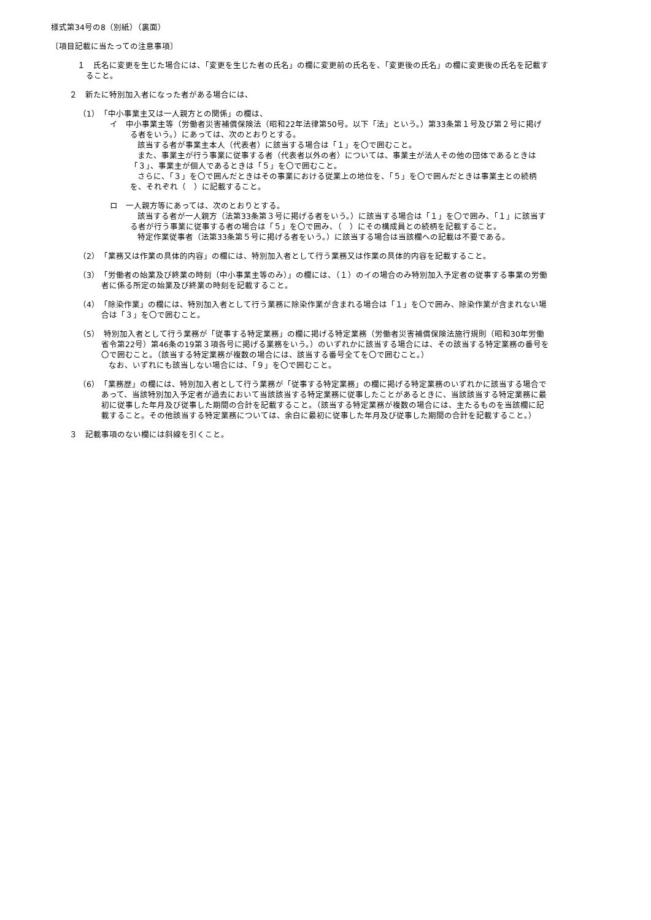様式第34号の8（別紙）（裏面）
〔項目記載に当たっての注意事項〕
１　氏名に変更を生じた場合には、「変更を生じた者の氏名」の欄に変更前の氏名を、「変更後の氏名」の欄に変更後の氏名を記載すること。
２　新たに特別加入者になった者がある場合には、
（1）　「中小事業主又は一人親方との関係」の欄は、
イ　中小事業主等（労働者災害補償保険法（昭和22年法律第50号。以下「法」という。）第33条第１号及び第２号に掲げる者をいう。）にあっては、次のとおりとする。
該当する者が事業主本人（代表者）に該当する場合は「１」を〇で囲むこと。
また、事業主が行う事業に従事する者（代表者以外の者）については、事業主が法人その他の団体であるときは「３」、事業主が個人であるときは「５」を〇で囲むこと。
さらに、「３」を〇で囲んだときはその事業における従業上の地位を、「５」を〇で囲んだときは事業主との続柄を、それぞれ（　）に記載すること。
ロ　一人親方等にあっては、次のとおりとする。
該当する者が一人親方（法第33条第３号に掲げる者をいう。）に該当する場合は「１」を〇で囲み、「１」に該当する者が行う事業に従事する者の場合は「５」を〇で囲み、（　）にその構成員との続柄を記載すること。
特定作業従事者（法第33条第５号に掲げる者をいう。）に該当する場合は当該欄への記載は不要である。
（2）　「業務又は作業の具体的内容」の欄には、特別加入者として行う業務又は作業の具体的内容を記載すること。
（3）　「労働者の始業及び終業の時刻（中小事業主等のみ）」の欄には、（１）のイの場合のみ特別加入予定者の従事する事業の労働者に係る所定の始業及び終業の時刻を記載すること。
（4）　「除染作業」の欄には、特別加入者として行う業務に除染作業が含まれる場合は「１」を〇で囲み、除染作業が含まれない場合は「３」を〇で囲むこと。
（5）　特別加入者として行う業務が「従事する特定業務」の欄に掲げる特定業務（労働者災害補償保険法施行規則（昭和30年労働省令第22号）第46条の19第３項各号に掲げる業務をいう。）のいずれかに該当する場合には、その該当する特定業務の番号を〇で囲むこと。（該当する特定業務が複数の場合には、該当する番号全てを〇で囲むこと。）
なお、いずれにも該当しない場合には、「９」を〇で囲むこと。
（6）　「業務歴」の欄には、特別加入者として行う業務が「従事する特定業務」の欄に掲げる特定業務のいずれかに該当する場合であって、当該特別加入予定者が過去において当該該当する特定業務に従事したことがあるときに、当該該当する特定業務に最初に従事した年月及び従事した期間の合計を記載すること。（該当する特定業務が複数の場合には、主たるものを当該欄に記載すること。その他該当する特定業務については、余白に最初に従事した年月及び従事した期間の合計を記載すること。）
３　記載事項のない欄には斜線を引くこと。